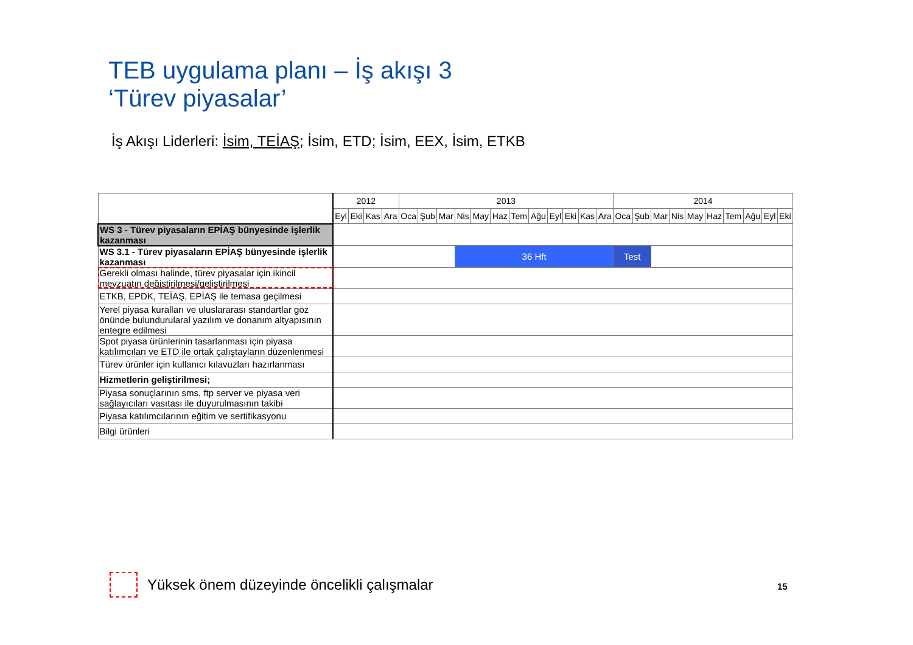TEB uygulama planı – İş akışı 3
‘Türev piyasalar’
İş Akışı Liderleri: İsim, TEİAŞ; İsim, ETD; İsim, EEX, İsim, ETKB
| | 2012 | | | | 2013 | | | | | | | | | | | | 2014 | | | | | | | | | |
| --- | --- | --- | --- | --- | --- | --- | --- | --- | --- | --- | --- | --- | --- | --- | --- | --- | --- | --- | --- | --- | --- | --- | --- | --- | --- | --- |
| | Eyl | Eki | Kas | Ara | Oca | Şub | Mar | Nis | May | Haz | Tem | Ağu | Eyl | Eki | Kas | Ara | Oca | Şub | Mar | Nis | May | Haz | Tem | Ağu | Eyl | Eki |
| WS 3 - Türev piyasaların EPİAŞ bünyesinde işlerlik kazanması | | | | | | | | | | | | | | | | | | | | | | | | | | |
| WS 3.1 - Türev piyasaların EPİAŞ bünyesinde işlerlik kazanması | | | | | | | | 36 Hft | | | | | | | | | Test | | | | | | | | | |
| Gerekli olması halinde, türev piyasalar için ikincil mevzuatın değiştirilmesi/geliştirilmesi | | | | | | | | | | | | | | | | | | | | | | | | | | |
| ETKB, EPDK, TEİAŞ, EPİAŞ ile temasa geçilmesi | | | | | | | | | | | | | | | | | | | | | | | | | | |
| Yerel piyasa kuralları ve uluslararası standartlar göz önünde bulundurularal yazılım ve donanım altyapısının entegre edilmesi | | | | | | | | | | | | | | | | | | | | | | | | | | |
| Spot piyasa ürünlerinin tasarlanması için piyasa katılımcıları ve ETD ile ortak çalıştayların düzenlenmesi | | | | | | | | | | | | | | | | | | | | | | | | | | |
| Türev ürünler için kullanıcı kılavuzları hazırlanması | | | | | | | | | | | | | | | | | | | | | | | | | | |
| Hizmetlerin geliştirilmesi; | | | | | | | | | | | | | | | | | | | | | | | | | | |
| Piyasa sonuçlarının sms, ftp server ve piyasa veri sağlayıcıları vasıtası ile duyurulmasının takibi | | | | | | | | | | | | | | | | | | | | | | | | | | |
| Piyasa katılımcılarının eğitim ve sertifikasyonu | | | | | | | | | | | | | | | | | | | | | | | | | | |
| Bilgi ürünleri | | | | | | | | | | | | | | | | | | | | | | | | | | |
Yüksek önem düzeyinde öncelikli çalışmalar
15